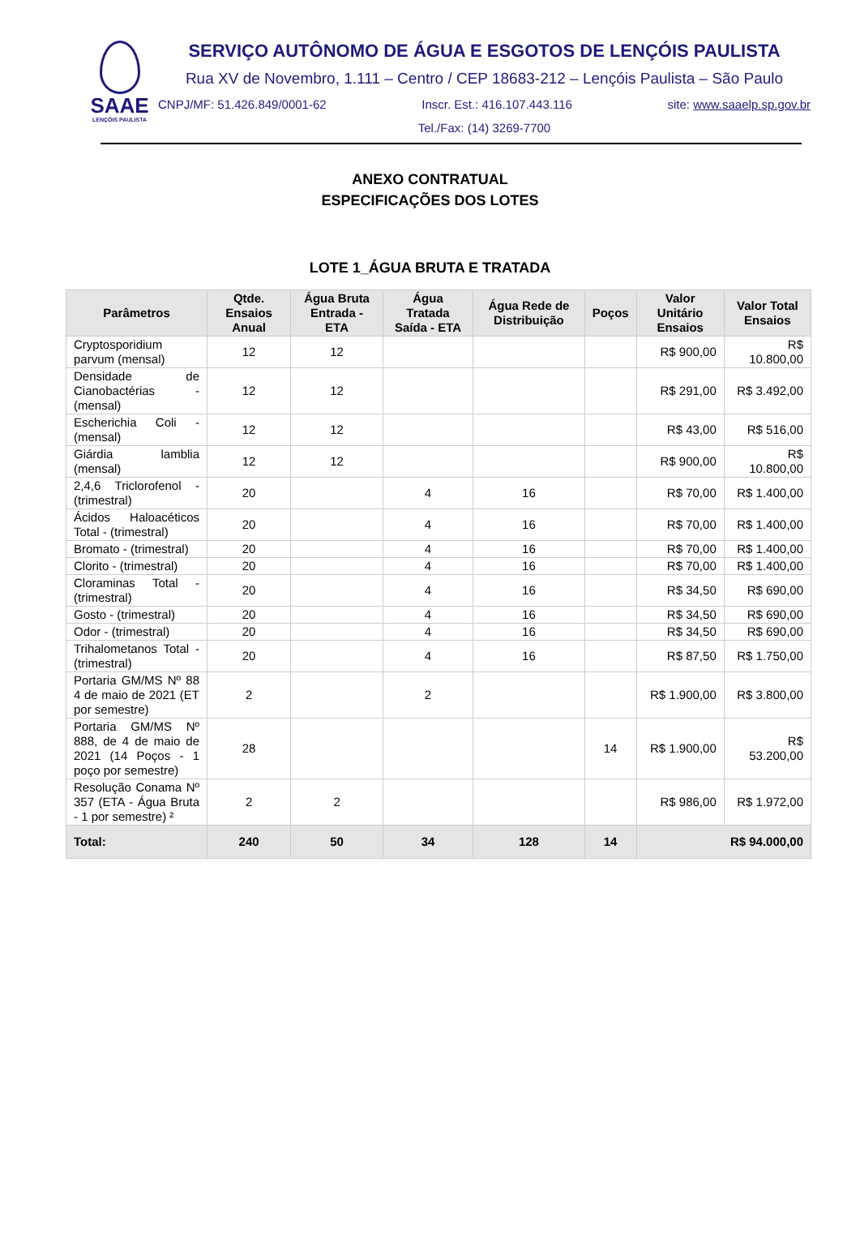SAAE
LENÇÓIS PAULISTA
SERVIÇO AUTÔNOMO DE ÁGUA E ESGOTOS DE LENÇÓIS PAULISTA
Rua XV de Novembro, 1.111 – Centro / CEP 18683-212 – Lençóis Paulista – São Paulo
CNPJ/MF: 51.426.849/0001-62 Inscr. Est.: 416.107.443.116 site: www.saaelp.sp.gov.br
Tel./Fax: (14) 3269-7700
ANEXO CONTRATUAL
ESPECIFICAÇÕES DOS LOTES
LOTE 1_ÁGUA BRUTA E TRATADA
| Parâmetros | Qtde. Ensaios Anual | Água Bruta Entrada - ETA | Água Tratada Saída - ETA | Água Rede de Distribuição | Poços | Valor Unitário Ensaios | Valor Total Ensaios |
| --- | --- | --- | --- | --- | --- | --- | --- |
| Cryptosporidium parvum (mensal) | 12 | 12 | | | | R$ 900,00 | R$ 10.800,00 |
| Densidade de Cianobactérias - (mensal) | 12 | 12 | | | | R$ 291,00 | R$ 3.492,00 |
| Escherichia Coli - (mensal) | 12 | 12 | | | | R$ 43,00 | R$ 516,00 |
| Giárdia lamblia (mensal) | 12 | 12 | | | | R$ 900,00 | R$ 10.800,00 |
| 2,4,6 Triclorofenol - (trimestral) | 20 | | 4 | 16 | | R$ 70,00 | R$ 1.400,00 |
| Ácidos Haloacéticos Total - (trimestral) | 20 | | 4 | 16 | | R$ 70,00 | R$ 1.400,00 |
| Bromato - (trimestral) | 20 | | 4 | 16 | | R$ 70,00 | R$ 1.400,00 |
| Clorito - (trimestral) | 20 | | 4 | 16 | | R$ 70,00 | R$ 1.400,00 |
| Cloraminas Total - (trimestral) | 20 | | 4 | 16 | | R$ 34,50 | R$ 690,00 |
| Gosto - (trimestral) | 20 | | 4 | 16 | | R$ 34,50 | R$ 690,00 |
| Odor - (trimestral) | 20 | | 4 | 16 | | R$ 34,50 | R$ 690,00 |
| Trihalometanos Total - (trimestral) | 20 | | 4 | 16 | | R$ 87,50 | R$ 1.750,00 |
| Portaria GM/MS Nº 88 4 de maio de 2021 (ET por semestre) | 2 | | 2 | | | R$ 1.900,00 | R$ 3.800,00 |
| Portaria GM/MS Nº 888, de 4 de maio de 2021 (14 Poços - 1 poço por semestre) | 28 | | | | 14 | R$ 1.900,00 | R$ 53.200,00 |
| Resolução Conama Nº 357 (ETA - Água Bruta - 1 por semestre) ² | 2 | 2 | | | | R$ 986,00 | R$ 1.972,00 |
| Total: | 240 | 50 | 34 | 128 | 14 | R$ 94.000,00 | |